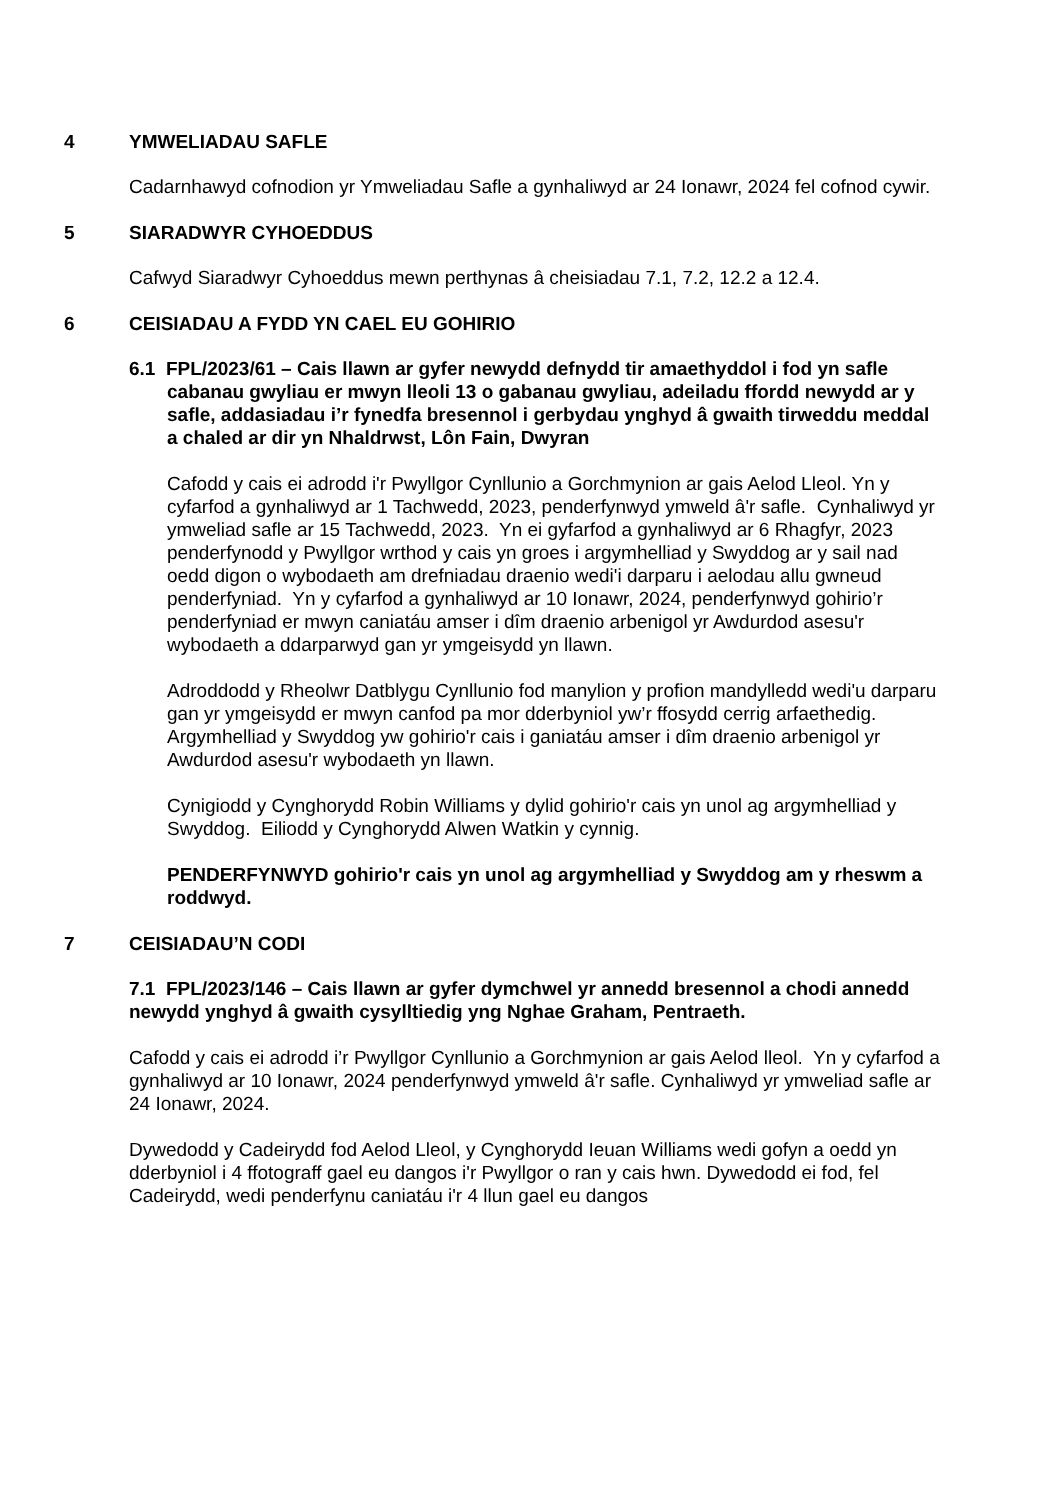4 YMWELIADAU SAFLE
Cadarnhawyd cofnodion yr Ymweliadau Safle a gynhaliwyd ar 24 Ionawr, 2024 fel cofnod cywir.
5 SIARADWYR CYHOEDDUS
Cafwyd Siaradwyr Cyhoeddus mewn perthynas â cheisiadau 7.1, 7.2, 12.2 a 12.4.
6 CEISIADAU A FYDD YN CAEL EU GOHIRIO
6.1 FPL/2023/61 – Cais llawn ar gyfer newydd defnydd tir amaethyddol i fod yn safle cabanau gwyliau er mwyn lleoli 13 o gabanau gwyliau, adeiladu ffordd newydd ar y safle, addasiadau i’r fynedfa bresennol i gerbydau ynghyd â gwaith tirweddu meddal a chaled ar dir yn Nhaldrwst, Lôn Fain, Dwyran
Cafodd y cais ei adrodd i'r Pwyllgor Cynllunio a Gorchmynion ar gais Aelod Lleol. Yn y cyfarfod a gynhaliwyd ar 1 Tachwedd, 2023, penderfynwyd ymweld â'r safle. Cynhaliwyd yr ymweliad safle ar 15 Tachwedd, 2023. Yn ei gyfarfod a gynhaliwyd ar 6 Rhagfyr, 2023 penderfynodd y Pwyllgor wrthod y cais yn groes i argymhelliad y Swyddog ar y sail nad oedd digon o wybodaeth am drefniadau draenio wedi'i darparu i aelodau allu gwneud penderfyniad. Yn y cyfarfod a gynhaliwyd ar 10 Ionawr, 2024, penderfynwyd gohirio’r penderfyniad er mwyn caniatáu amser i dîm draenio arbenigol yr Awdurdod asesu'r wybodaeth a ddarparwyd gan yr ymgeisydd yn llawn.
Adroddodd y Rheolwr Datblygu Cynllunio fod manylion y profion mandylledd wedi'u darparu gan yr ymgeisydd er mwyn canfod pa mor dderbyniol yw’r ffosydd cerrig arfaethedig. Argymhelliad y Swyddog yw gohirio'r cais i ganiatáu amser i dîm draenio arbenigol yr Awdurdod asesu'r wybodaeth yn llawn.
Cynigiodd y Cynghorydd Robin Williams y dylid gohirio'r cais yn unol ag argymhelliad y Swyddog. Eiliodd y Cynghorydd Alwen Watkin y cynnig.
PENDERFYNWYD gohirio'r cais yn unol ag argymhelliad y Swyddog am y rheswm a roddwyd.
7 CEISIADAU’N CODI
7.1 FPL/2023/146 – Cais llawn ar gyfer dymchwel yr annedd bresennol a chodi annedd newydd ynghyd â gwaith cysylltiedig yng Nghae Graham, Pentraeth.
Cafodd y cais ei adrodd i’r Pwyllgor Cynllunio a Gorchmynion ar gais Aelod lleol. Yn y cyfarfod a gynhaliwyd ar 10 Ionawr, 2024 penderfynwyd ymweld â'r safle. Cynhaliwyd yr ymweliad safle ar 24 Ionawr, 2024.
Dywedodd y Cadeirydd fod Aelod Lleol, y Cynghorydd Ieuan Williams wedi gofyn a oedd yn dderbyniol i 4 ffotograff gael eu dangos i'r Pwyllgor o ran y cais hwn. Dywedodd ei fod, fel Cadeirydd, wedi penderfynu caniatáu i'r 4 llun gael eu dangos